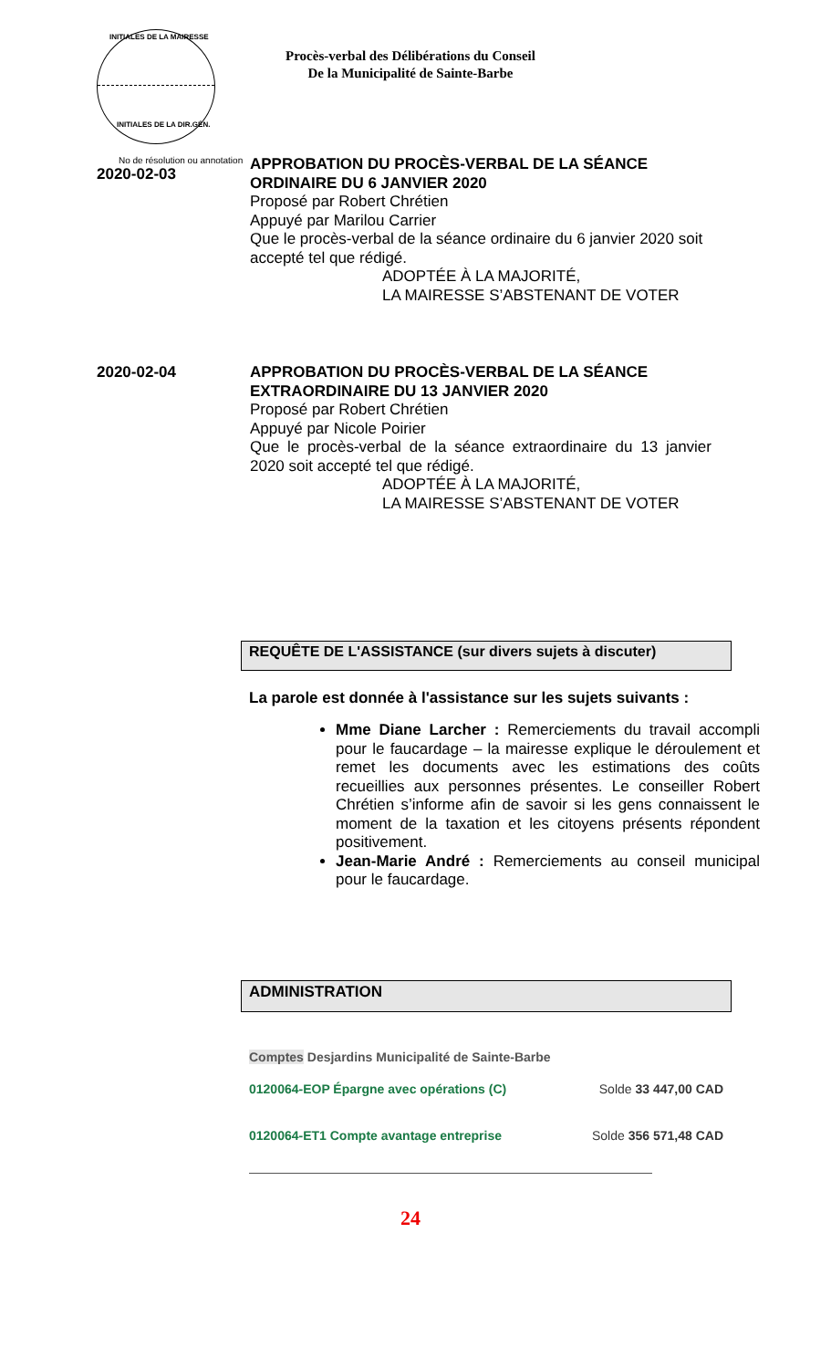INITIALES DE LA MAIRESSE
INITIALES DE LA DIR.GÉN.
Procès-verbal des Délibérations du Conseil
De la Municipalité de Sainte-Barbe
No de résolution ou annotation
2020-02-03
APPROBATION DU PROCÈS-VERBAL DE LA SÉANCE ORDINAIRE DU 6 JANVIER 2020
Proposé par Robert Chrétien
Appuyé par Marilou Carrier
Que le procès-verbal de la séance ordinaire du 6 janvier 2020 soit accepté tel que rédigé.
ADOPTÉE À LA MAJORITÉ,
LA MAIRESSE S’ABSTENANT DE VOTER
2020-02-04
APPROBATION DU PROCÈS-VERBAL DE LA SÉANCE EXTRAORDINAIRE DU 13 JANVIER 2020
Proposé par Robert Chrétien
Appuyé par Nicole Poirier
Que le procès-verbal de la séance extraordinaire du 13 janvier 2020 soit accepté tel que rédigé.
ADOPTÉE À LA MAJORITÉ,
LA MAIRESSE S’ABSTENANT DE VOTER
REQUÊTE DE L'ASSISTANCE (sur divers sujets à discuter)
La parole est donnée à l'assistance sur les sujets suivants :
Mme Diane Larcher : Remerciements du travail accompli pour le faucardage – la mairesse explique le déroulement et remet les documents avec les estimations des coûts recueillies aux personnes présentes. Le conseiller Robert Chrétien s’informe afin de savoir si les gens connaissent le moment de la taxation et les citoyens présents répondent positivement.
Jean-Marie André : Remerciements au conseil municipal pour le faucardage.
ADMINISTRATION
Comptes Desjardins Municipalité de Sainte-Barbe
0120064-EOP Épargne avec opérations (C) Solde 33 447,00 CAD
0120064-ET1 Compte avantage entreprise Solde 356 571,48 CAD
24